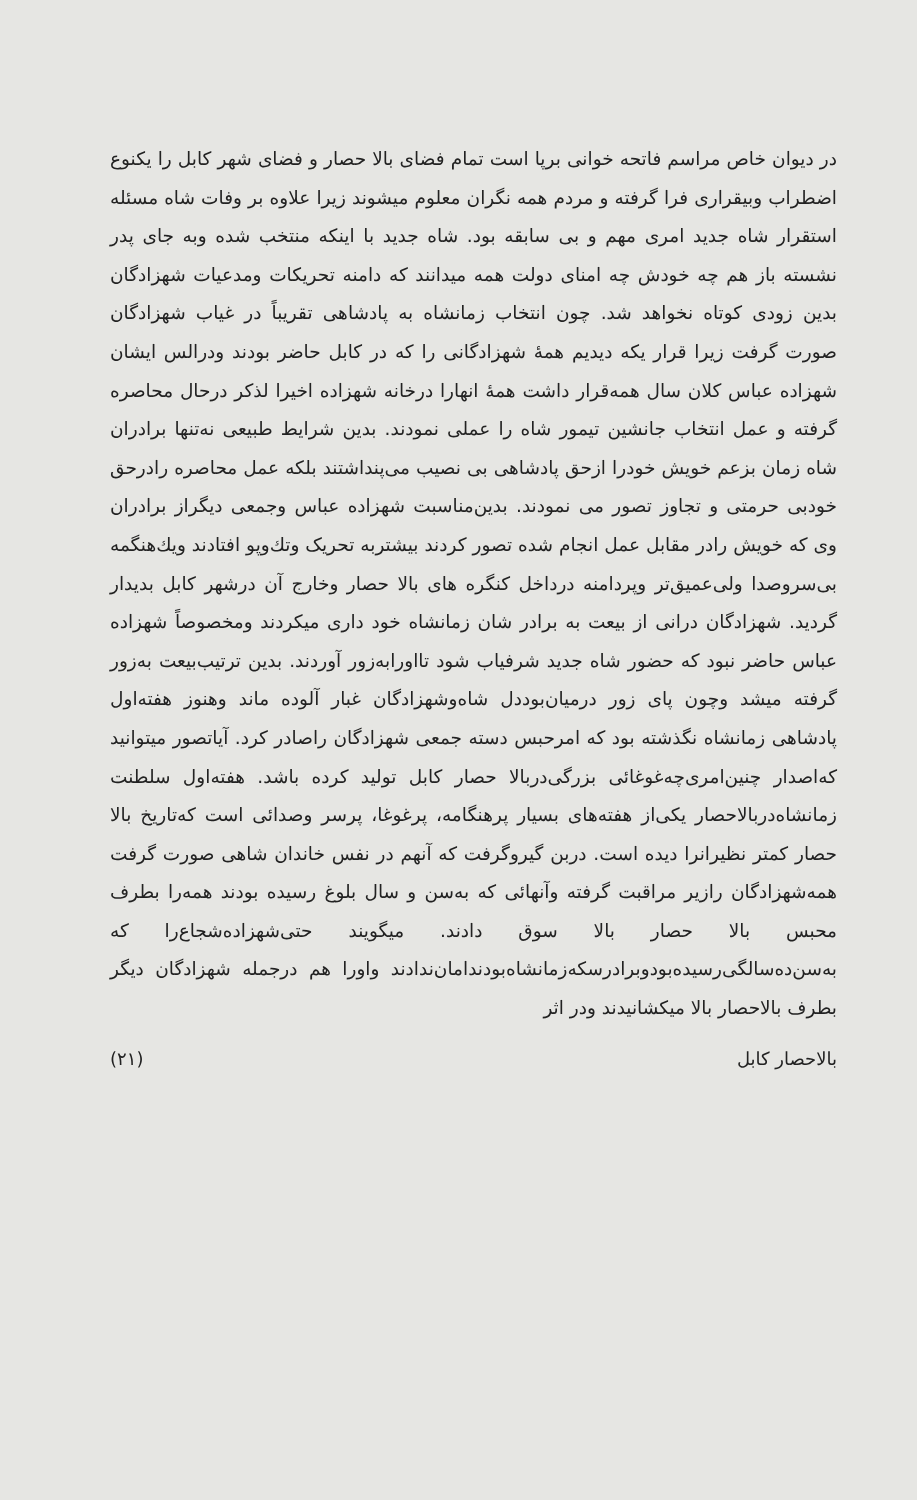در دیوان خاص مراسم فاتحه خوانی برپا است تمام فضای بالا حصار و فضای شهر کابل را یکنوع اضطراب وبیقراری فرا گرفته و مردم همه نگران معلوم میشوند زیرا علاوه بر وفات شاه مسئله استقرار شاه جدید امری مهم و بی سابقه بود. شاه جدید با اینکه منتخب شده وبه جای پدر نشسته باز هم چه خودش چه امنای دولت همه میدانند که دامنه تحریکات ومدعیات شهزادگان بدین زودی کوتاه نخواهد شد. چون انتخاب زمانشاه به پادشاهی تقریباً در غیاب شهزادگان صورت گرفت زیرا قرار یکه دیدیم همهٔ شهزادگانی را که در کابل حاضر بودند ودرالس ایشان شهزاده عباس کلان سال همه‌قرار داشت همهٔ انهارا درخانه شهزاده اخیرا لذکر درحال محاصره گرفته و عمل انتخاب جانشین تیمور شاه را عملی نمودند. بدین شرایط طبیعی نه‌تنها برادران شاه زمان بزعم خویش خودرا ازحق پادشاهی بی نصیب می‌پنداشتند بلکه عمل محاصره رادرحق خودبی حرمتی و تجاوز تصور می نمودند. بدین‌مناسبت شهزاده عباس وجمعی دیگراز برادران وی که خویش رادر مقابل عمل انجام شده تصور کردند بیشتربه تحریک وتك‌وپو افتادند ویك‌هنگمه بی‌سروصدا ولی‌عمیق‌تر وپردامنه درداخل کنگره های بالا حصار وخارج آن درشهر کابل بدیدار گردید. شهزادگان درانی از بیعت به برادر شان زمانشاه خود داری میکردند ومخصوصاً شهزاده عباس حاضر نبود که حضور شاه جدید شرفیاب شود تااورابه‌زور آوردند. بدین ترتیب‌بیعت به‌زور گرفته میشد وچون پای زور درمیان‌بوددل شاه‌وشهزادگان غبار آلوده ماند وهنوز هفته‌اول پادشاهی زمانشاه نگذشته بود که امرحبس دسته جمعی شهزادگان راصادر کرد. آیاتصور میتوانید که‌اصدار چنین‌امری‌چه‌غوغائی بزرگی‌دربالا حصار کابل تولید کرده باشد. هفته‌اول سلطنت زمانشاه‌دربالاحصار یکی‌از هفته‌های بسیار پرهنگامه، پرغوغا، پرسر وصدائی است که‌تاریخ بالا حصار کمتر نظیرانرا دیده است. دربن گیروگرفت که آنهم در نفس خاندان شاهی صورت گرفت همه‌شهزادگان رازیر مراقبت گرفته وآنهائی که به‌سن و سال بلوغ رسیده بودند همه‌را بطرف محبس بالا حصار بالا سوق دادند. میگویند حتی‌شهزاده‌شجاع‌را که به‌سن‌ده‌سالگی‌رسیده‌بودوبرادرسکه‌زمانشاه‌بودندامان‌ندادند واورا هم درجمله شهزادگان دیگر بطرف بالاحصار بالا میکشانیدند ودر اثر
بالاحصار کابل (۲۱)